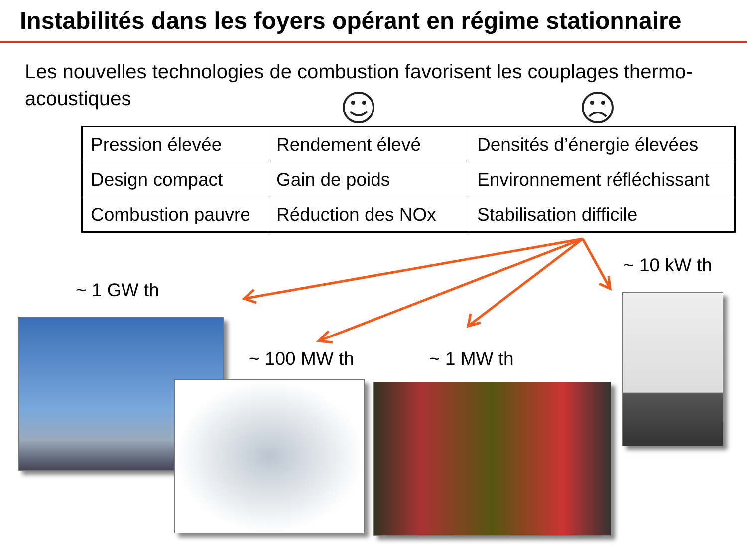Instabilités dans les foyers opérant en régime stationnaire
Les nouvelles technologies de combustion favorisent les couplages thermo-acoustiques
| Pression élevée | Rendement élevé | Densités d’énergie élevées |
| Design compact | Gain de poids | Environnement réfléchissant |
| Combustion pauvre | Réduction des NOx | Stabilisation difficile |
~ 1 GW th
~ 10 kW th
~ 100 MW th ~ 1 MW th